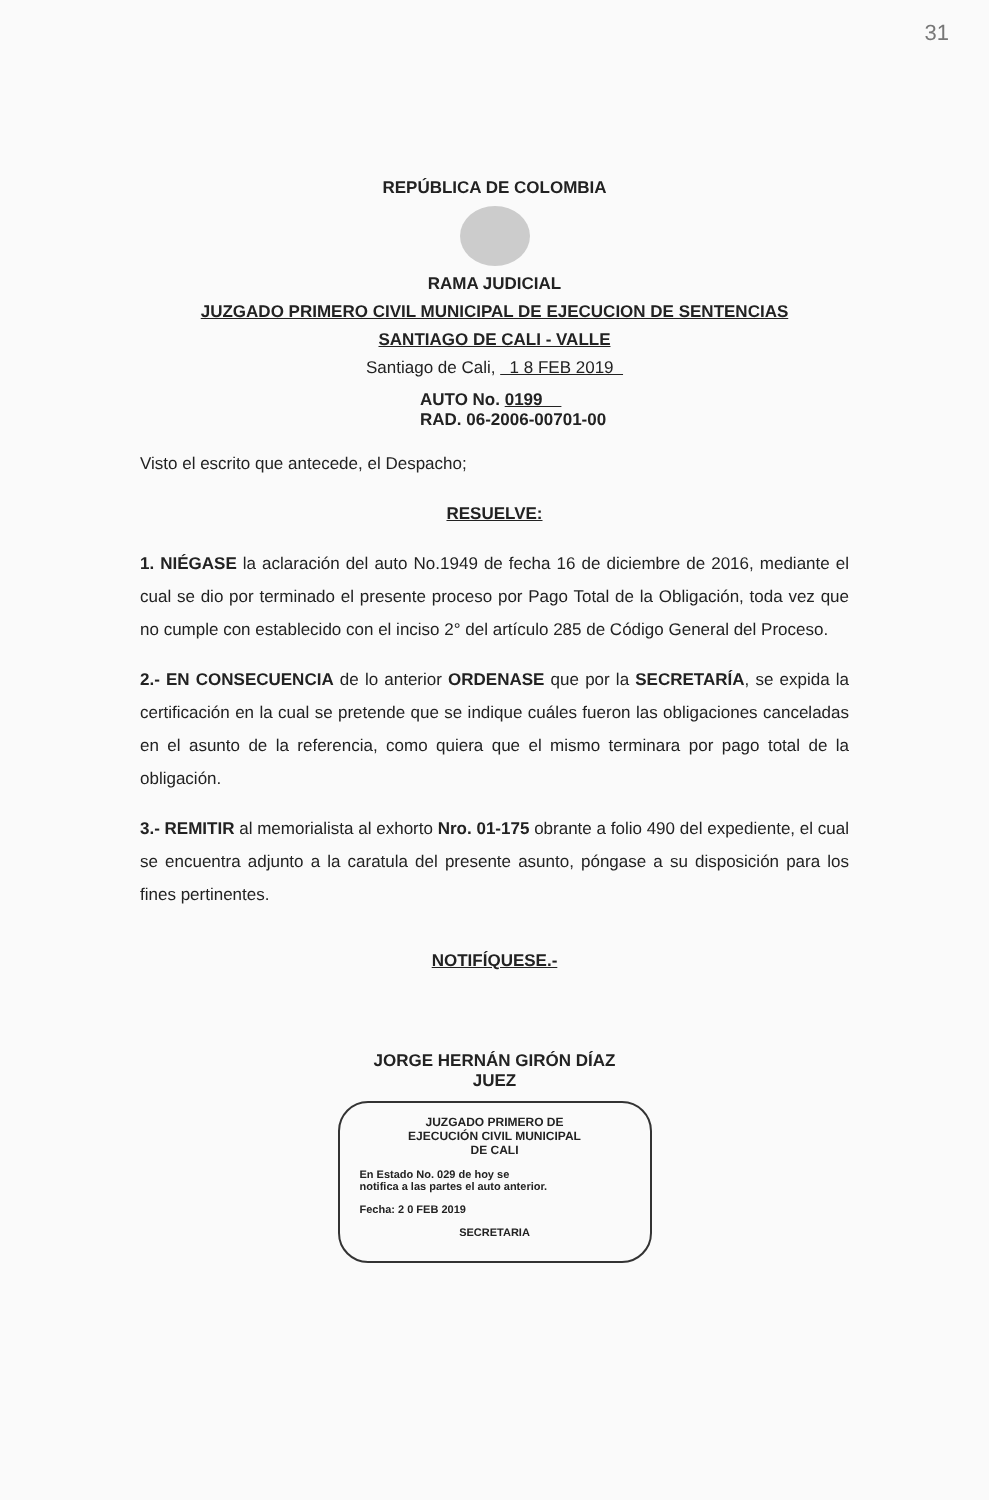31
REPÚBLICA DE COLOMBIA
RAMA JUDICIAL
JUZGADO PRIMERO CIVIL MUNICIPAL DE EJECUCION DE SENTENCIAS
SANTIAGO DE CALI - VALLE
Santiago de Cali, 1 8 FEB 2019
AUTO No. 0199
RAD. 06-2006-00701-00
Visto el escrito que antecede, el Despacho;
RESUELVE:
1. NIÉGASE la aclaración del auto No.1949 de fecha 16 de diciembre de 2016, mediante el cual se dio por terminado el presente proceso por Pago Total de la Obligación, toda vez que no cumple con establecido con el inciso 2° del artículo 285 de Código General del Proceso.
2.- EN CONSECUENCIA de lo anterior ORDENASE que por la SECRETARÍA, se expida la certificación en la cual se pretende que se indique cuáles fueron las obligaciones canceladas en el asunto de la referencia, como quiera que el mismo terminara por pago total de la obligación.
3.- REMITIR al memorialista al exhorto Nro. 01-175 obrante a folio 490 del expediente, el cual se encuentra adjunto a la caratula del presente asunto, póngase a su disposición para los fines pertinentes.
NOTIFÍQUESE.-
JORGE HERNÁN GIRÓN DÍAZ
JUEZ
JUZGADO PRIMERO DE
EJECUCIÓN CIVIL MUNICIPAL
DE CALI
En Estado No. 029 de hoy se
notifica a las partes el auto anterior.
Fecha: 2 0 FEB 2019
SECRETARIA